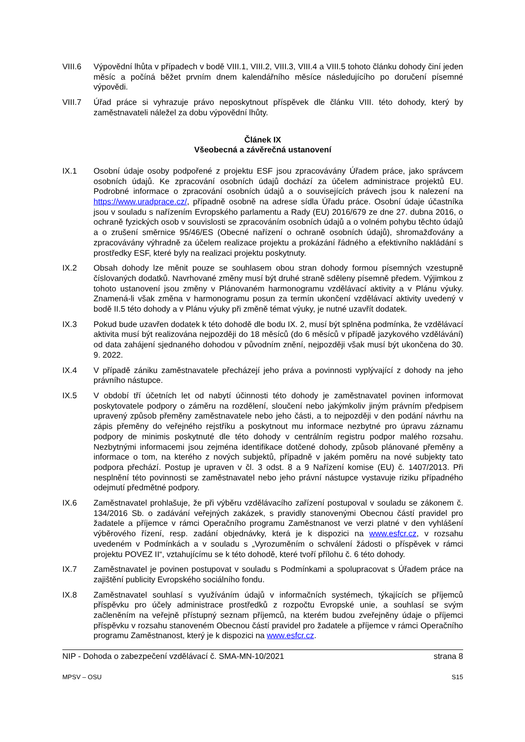VIII.6 Výpovědní lhůta v případech v bodě VIII.1, VIII.2, VIII.3, VIII.4 a VIII.5 tohoto článku dohody činí jeden měsíc a počíná běžet prvním dnem kalendářního měsíce následujícího po doručení písemné výpovědi.
VIII.7 Úřad práce si vyhrazuje právo neposkytnout příspěvek dle článku VIII. této dohody, který by zaměstnavateli náležel za dobu výpovědní lhůty.
Článek IX
Všeobecná a závěrečná ustanovení
IX.1 Osobní údaje osoby podpořené z projektu ESF jsou zpracovávány Úřadem práce, jako správcem osobních údajů. Ke zpracování osobních údajů dochází za účelem administrace projektů EU. Podrobné informace o zpracování osobních údajů a o souvisejících právech jsou k nalezení na https://www.uradprace.cz/, případně osobně na adrese sídla Úřadu práce. Osobní údaje účastníka jsou v souladu s nařízením Evropského parlamentu a Rady (EU) 2016/679 ze dne 27. dubna 2016, o ochraně fyzických osob v souvislosti se zpracováním osobních údajů a o volném pohybu těchto údajů a o zrušení směrnice 95/46/ES (Obecné nařízení o ochraně osobních údajů), shromažďovány a zpracovávány výhradně za účelem realizace projektu a prokázání řádného a efektivního nakládání s prostředky ESF, které byly na realizaci projektu poskytnuty.
IX.2 Obsah dohody lze měnit pouze se souhlasem obou stran dohody formou písemných vzestupně číslovaných dodatků. Navrhované změny musí být druhé straně sděleny písemně předem. Výjimkou z tohoto ustanovení jsou změny v Plánovaném harmonogramu vzdělávací aktivity a v Plánu výuky. Znamená-li však změna v harmonogramu posun za termín ukončení vzdělávací aktivity uvedený v bodě II.5 této dohody a v Plánu výuky při změně témat výuky, je nutné uzavřít dodatek.
IX.3 Pokud bude uzavřen dodatek k této dohodě dle bodu IX. 2, musí být splněna podmínka, že vzdělávací aktivita musí být realizována nejpozději do 18 měsíců (do 6 měsíců v případě jazykového vzdělávání) od data zahájení sjednaného dohodou v původním znění, nejpozději však musí být ukončena do 30. 9. 2022.
IX.4 V případě zániku zaměstnavatele přecházejí jeho práva a povinnosti vyplývající z dohody na jeho právního nástupce.
IX.5 V období tří účetních let od nabytí účinnosti této dohody je zaměstnavatel povinen informovat poskytovatele podpory o záměru na rozdělení, sloučení nebo jakýmkoliv jiným právním předpisem upravený způsob přeměny zaměstnavatele nebo jeho části, a to nejpozději v den podání návrhu na zápis přeměny do veřejného rejstříku a poskytnout mu informace nezbytné pro úpravu záznamu podpory de minimis poskytnuté dle této dohody v centrálním registru podpor malého rozsahu. Nezbytnými informacemi jsou zejména identifikace dotčené dohody, způsob plánované přeměny a informace o tom, na kterého z nových subjektů, případně v jakém poměru na nové subjekty tato podpora přechází. Postup je upraven v čl. 3 odst. 8 a 9 Nařízení komise (EU) č. 1407/2013. Při nesplnění této povinnosti se zaměstnavatel nebo jeho právní nástupce vystavuje riziku případného odejmutí předmětné podpory.
IX.6 Zaměstnavatel prohlašuje, že při výběru vzdělávacího zařízení postupoval v souladu se zákonem č. 134/2016 Sb. o zadávání veřejných zakázek, s pravidly stanovenými Obecnou částí pravidel pro žadatele a příjemce v rámci Operačního programu Zaměstnanost ve verzi platné v den vyhlášení výběrového řízení, resp. zadání objednávky, která je k dispozici na www.esfcr.cz, v rozsahu uvedeném v Podmínkách a v souladu s „Vyrozuměním o schválení žádosti o příspěvek v rámci projektu POVEZ II“, vztahujícímu se k této dohodě, které tvoří přílohu č. 6 této dohody.
IX.7 Zaměstnavatel je povinen postupovat v souladu s Podmínkami a spolupracovat s Úřadem práce na zajištění publicity Evropského sociálního fondu.
IX.8 Zaměstnavatel souhlasí s využíváním údajů v informačních systémech, týkajících se příjemců příspěvku pro účely administrace prostředků z rozpočtu Evropské unie, a souhlasí se svým začleněním na veřejně přístupný seznam příjemců, na kterém budou zveřejněny údaje o příjemci příspěvku v rozsahu stanoveném Obecnou částí pravidel pro žadatele a příjemce v rámci Operačního programu Zaměstnanost, který je k dispozici na www.esfcr.cz.
NIP - Dohoda o zabezpečení vzdělávací č. SMA-MN-10/2021 strana 8
MPSV – OSU S15